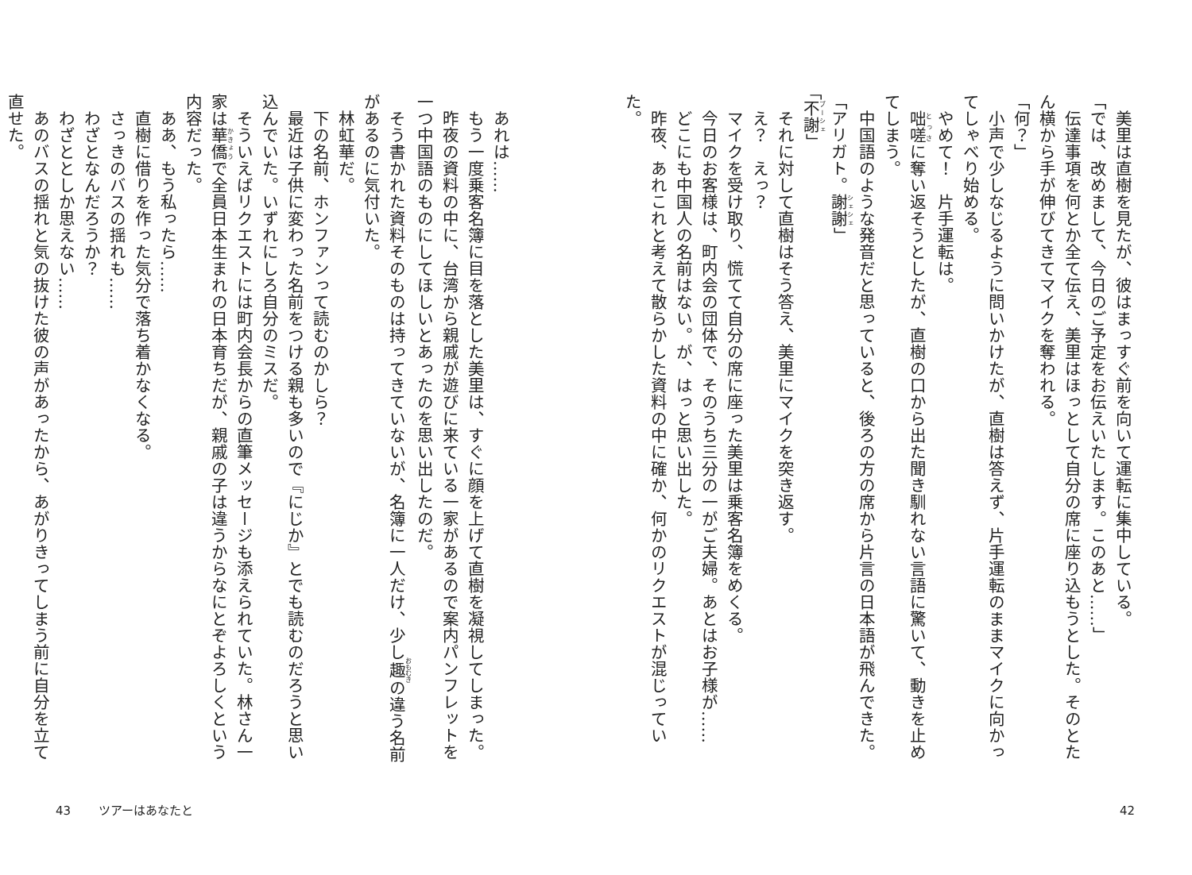美里は直樹を見たが、彼はまっすぐ前を向いて運転に集中している。
「では、改めまして、今日のご予定をお伝えいたします。このあと……」
伝達事項を何とか全て伝え、美里はほっとして自分の席に座り込もうとした。そのとたん横から手が伸びてきてマイクを奪われる。
「何？」
小声で少しなじるように問いかけたが、直樹は答えず、片手運転のままマイクに向かってしゃべり始める。
やめて！　片手運転は。
咄嗟に奪い返そうとしたが、直樹の口から出た聞き馴れない言語に驚いて、動きを止めてしまう。
中国語のような発音だと思っていると、後ろの方の席から片言の日本語が飛んできた。
「アリガト。謝謝」
「不謝」
それに対して直樹はそう答え、美里にマイクを突き返す。
え？　えっ？
マイクを受け取り、慌てて自分の席に座った美里は乗客名簿をめくる。
今日のお客様は、町内会の団体で、そのうち三分の一がご夫婦。あとはお子様が……
どこにも中国人の名前はない。が、はっと思い出した。
昨夜、あれこれと考えて散らかした資料の中に確か、何かのリクエストが混じっていた。
42
あれは……
もう一度乗客名簿に目を落とした美里は、すぐに顔を上げて直樹を凝視してしまった。
昨夜の資料の中に、台湾から親戚が遊びに来ている一家があるので案内パンフレットを一つ中国語のものにしてほしいとあったのを思い出したのだ。
そう書かれた資料そのものは持ってきていないが、名簿に一人だけ、少し趣の違う名前があるのに気付いた。
林虹華だ。
下の名前、ホンファンって読むのかしら？
最近は子供に変わった名前をつける親も多いので『にじか』とでも読むのだろうと思い込んでいた。いずれにしろ自分のミスだ。
そういえばリクエストには町内会長からの直筆メッセージも添えられていた。林さん一家は華僑で全員日本生まれの日本育ちだが、親戚の子は違うからなにとぞよろしくという内容だった。
ああ、もう私ったら……
直樹に借りを作った気分で落ち着かなくなる。
さっきのバスの揺れも……
わざとなんだろうか？
わざととしか思えない……
あのバスの揺れと気の抜けた彼の声があったから、あがりきってしまう前に自分を立て直せた。
43 ツアーはあなたと